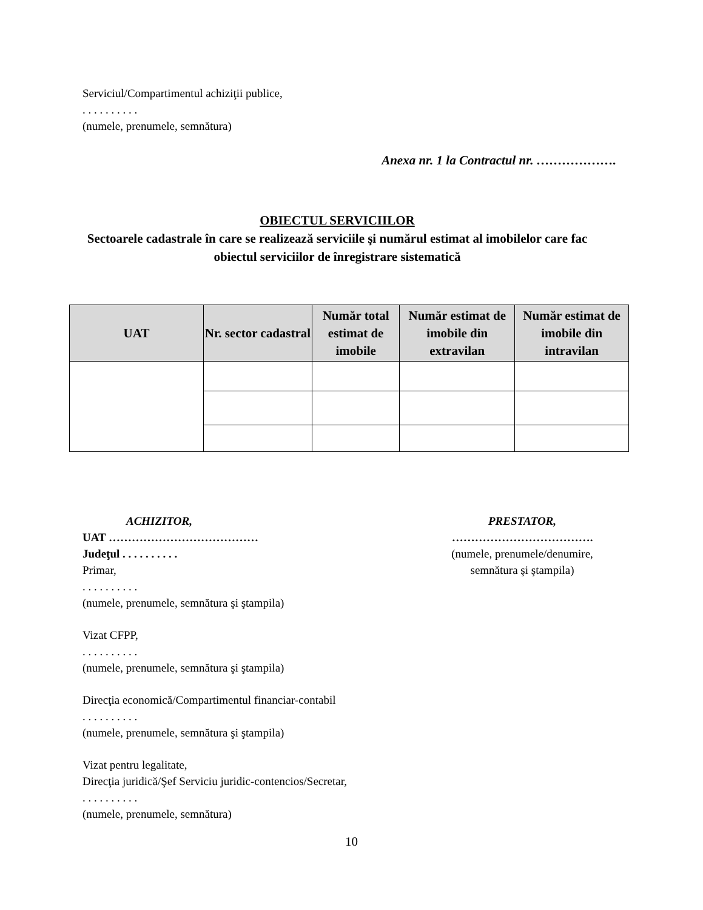Serviciul/Compartimentul achiziţii publice,
. . . . . . . . . .
(numele, prenumele, semnătura)
Anexa nr. 1 la Contractul nr. ……………….
OBIECTUL SERVICIILOR
Sectoarele cadastrale în care se realizează serviciile şi numărul estimat al imobilelor care fac obiectul serviciilor de înregistrare sistematică
| UAT | Nr. sector cadastral | Număr total estimat de imobile | Număr estimat de imobile din extravilan | Număr estimat de imobile din intravilan |
| --- | --- | --- | --- | --- |
ACHIZITOR,
UAT …………………………………
Judeţul . . . . . . . . . .
Primar,
. . . . . . . . . .
(numele, prenumele, semnătura şi ştampila)
Vizat CFPP,
. . . . . . . . . .
(numele, prenumele, semnătura şi ştampila)
Direcţia economică/Compartimentul financiar-contabil
. . . . . . . . . .
(numele, prenumele, semnătura şi ştampila)
Vizat pentru legalitate,
Direcţia juridică/Şef Serviciu juridic-contencios/Secretar,
. . . . . . . . . .
(numele, prenumele, semnătura)
PRESTATOR,
……………………………….
(numele, prenumele/denumire, semnătura şi ştampila)
10